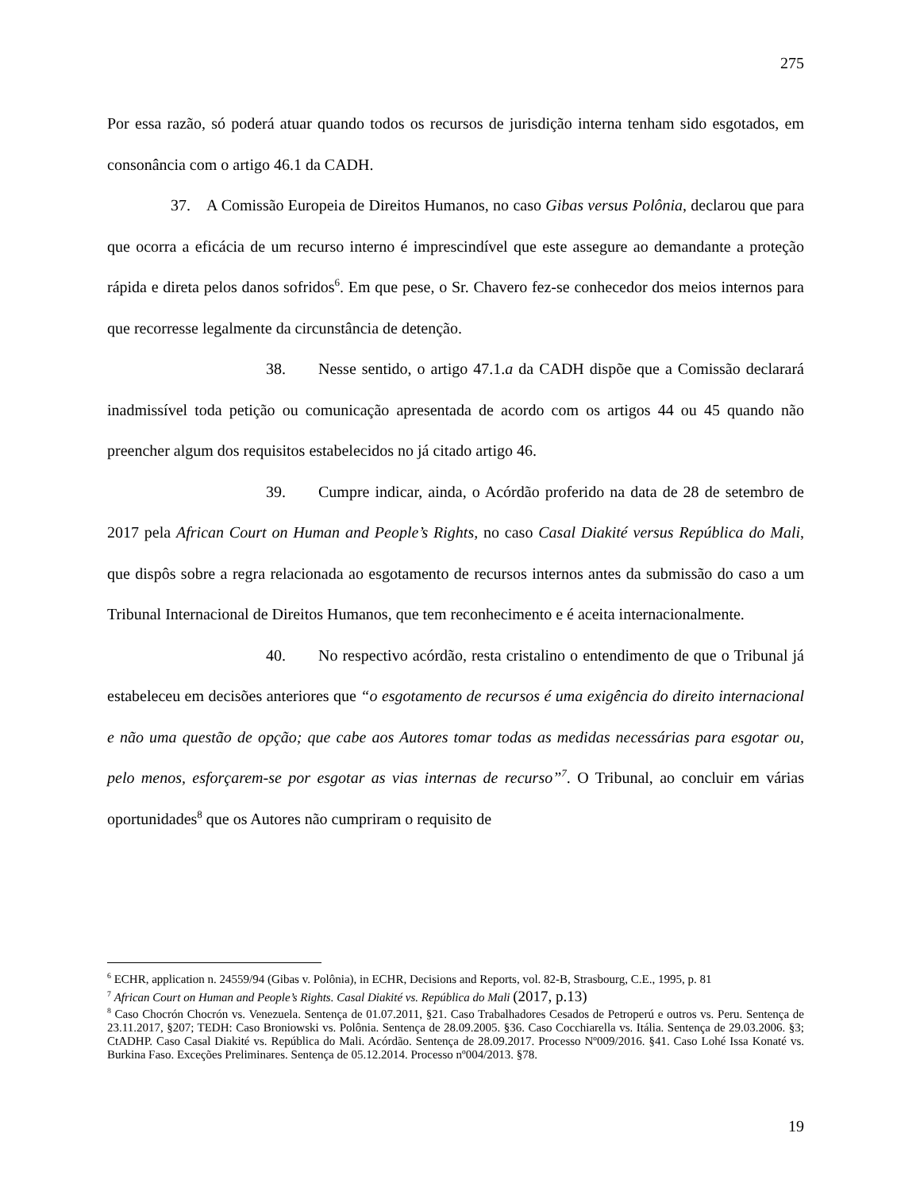275
Por essa razão, só poderá atuar quando todos os recursos de jurisdição interna tenham sido esgotados, em consonância com o artigo 46.1 da CADH.
37. A Comissão Europeia de Direitos Humanos, no caso Gibas versus Polônia, declarou que para que ocorra a eficácia de um recurso interno é imprescindível que este assegure ao demandante a proteção rápida e direta pelos danos sofridos<sup>6</sup>. Em que pese, o Sr. Chavero fez-se conhecedor dos meios internos para que recorresse legalmente da circunstância de detenção.
38. Nesse sentido, o artigo 47.1.a da CADH dispõe que a Comissão declarará inadmissível toda petição ou comunicação apresentada de acordo com os artigos 44 ou 45 quando não preencher algum dos requisitos estabelecidos no já citado artigo 46.
39. Cumpre indicar, ainda, o Acórdão proferido na data de 28 de setembro de 2017 pela African Court on Human and People’s Rights, no caso Casal Diakité versus República do Mali, que dispôs sobre a regra relacionada ao esgotamento de recursos internos antes da submissão do caso a um Tribunal Internacional de Direitos Humanos, que tem reconhecimento e é aceita internacionalmente.
40. No respectivo acórdão, resta cristalino o entendimento de que o Tribunal já estabeleceu em decisões anteriores que “o esgotamento de recursos é uma exigência do direito internacional e não uma questão de opção; que cabe aos Autores tomar todas as medidas necessárias para esgotar ou, pelo menos, esforçarem-se por esgotar as vias internas de recurso”<sup>7</sup>. O Tribunal, ao concluir em várias oportunidades<sup>8</sup> que os Autores não cumpriram o requisito de
<sup>6</sup> ECHR, application n. 24559/94 (Gibas v. Polônia), in ECHR, Decisions and Reports, vol. 82-B, Strasbourg, C.E., 1995, p. 81
<sup>7</sup> African Court on Human and People’s Rights. Casal Diakité vs. República do Mali (2017, p.13)
<sup>8</sup> Caso Chocrón Chocrón vs. Venezuela. Sentença de 01.07.2011, §21. Caso Trabalhadores Cesados de Petroperú e outros vs. Peru. Sentença de 23.11.2017, §207; TEDH: Caso Broniowski vs. Polônia. Sentença de 28.09.2005. §36. Caso Cocchiarella vs. Itália. Sentença de 29.03.2006. §3; CtADHP. Caso Casal Diakité vs. República do Mali. Acórdão. Sentença de 28.09.2017. Processo Nº009/2016. §41. Caso Lohé Issa Konaté vs. Burkina Faso. Exceções Preliminares. Sentença de 05.12.2014. Processo nº004/2013. §78.
19